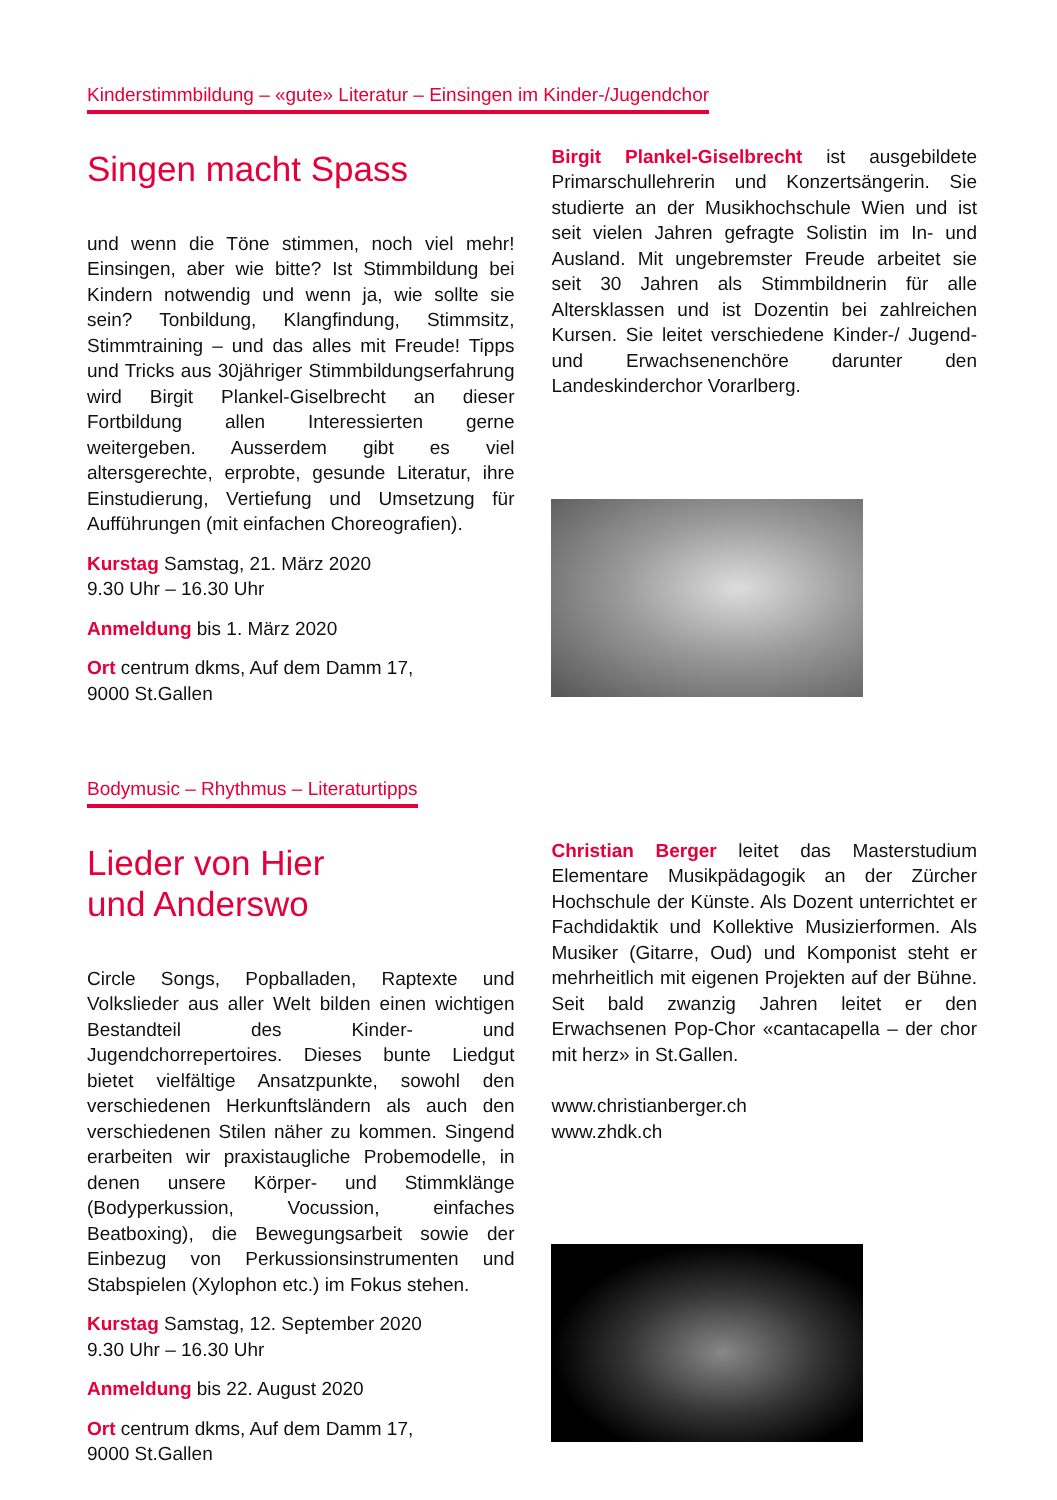Kinderstimmbildung – «gute» Literatur – Einsingen im Kinder-/Jugendchor
Singen macht Spass
und wenn die Töne stimmen, noch viel mehr! Einsingen, aber wie bitte? Ist Stimmbildung bei Kindern notwendig und wenn ja, wie sollte sie sein? Tonbildung, Klangfindung, Stimmsitz, Stimmtraining – und das alles mit Freude! Tipps und Tricks aus 30jähriger Stimmbildungserfahrung wird Birgit Plankel-Giselbrecht an dieser Fortbildung allen Interessierten gerne weitergeben. Ausserdem gibt es viel altersgerechte, erprobte, gesunde Literatur, ihre Einstudierung, Vertiefung und Umsetzung für Aufführungen (mit einfachen Choreografien).
Kurstag Samstag, 21. März 2020
9.30 Uhr – 16.30 Uhr
Anmeldung bis 1. März 2020
Ort centrum dkms, Auf dem Damm 17,
9000 St.Gallen
Birgit Plankel-Giselbrecht ist ausgebildete Primarschullehrerin und Konzertsängerin. Sie studierte an der Musikhochschule Wien und ist seit vielen Jahren gefragte Solistin im In- und Ausland. Mit ungebremster Freude arbeitet sie seit 30 Jahren als Stimmbildnerin für alle Altersklassen und ist Dozentin bei zahlreichen Kursen. Sie leitet verschiedene Kinder-/ Jugend- und Erwachsenenchöre darunter den Landeskinderchor Vorarlberg.
Bodymusic – Rhythmus – Literaturtipps
Lieder von Hier
und Anderswo
Circle Songs, Popballaden, Raptexte und Volkslieder aus aller Welt bilden einen wichtigen Bestandteil des Kinder- und Jugendchorrepertoires. Dieses bunte Liedgut bietet vielfältige Ansatzpunkte, sowohl den verschiedenen Herkunftsländern als auch den verschiedenen Stilen näher zu kommen. Singend erarbeiten wir praxistaugliche Probemodelle, in denen unsere Körper- und Stimmklänge (Bodyperkussion, Vocussion, einfaches Beatboxing), die Bewegungsarbeit sowie der Einbezug von Perkussionsinstrumenten und Stabspielen (Xylophon etc.) im Fokus stehen.
Kurstag Samstag, 12. September 2020
9.30 Uhr – 16.30 Uhr
Anmeldung bis 22. August 2020
Ort centrum dkms, Auf dem Damm 17,
9000 St.Gallen
Christian Berger leitet das Masterstudium Elementare Musikpädagogik an der Zürcher Hochschule der Künste. Als Dozent unterrichtet er Fachdidaktik und Kollektive Musizierformen. Als Musiker (Gitarre, Oud) und Komponist steht er mehrheitlich mit eigenen Projekten auf der Bühne. Seit bald zwanzig Jahren leitet er den Erwachsenen Pop-Chor «cantacapella – der chor mit herz» in St.Gallen.
www.christianberger.ch
www.zhdk.ch